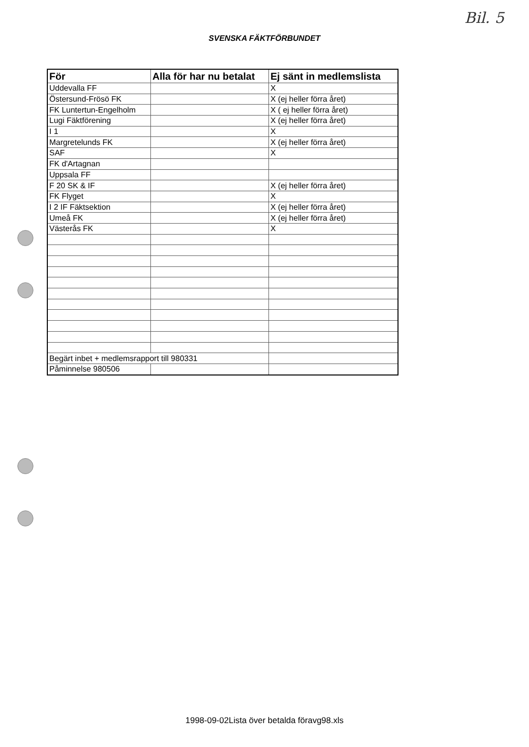Bil. 5
SVENSKA FÄKTFÖRBUNDET
| För | Alla för har nu betalat | Ej sänt in medlemslista |
| --- | --- | --- |
| Uddevalla FF | | X |
| Östersund-Frösö FK | | X (ej heller förra året) |
| FK Luntertun-Engelholm | | X ( ej heller förra året) |
| Lugi Fäktförening | | X (ej heller förra året) |
| I 1 | | X |
| Margretelunds FK | | X (ej heller förra året) |
| SAF | | X |
| FK d'Artagnan | | |
| Uppsala FF | | |
| F 20 SK & IF | | X (ej heller förra året) |
| FK Flyget | | X |
| I 2 IF Fäktsektion | | X (ej heller förra året) |
| Umeå FK | | X (ej heller förra året) |
| Västerås FK | | X |
| Begärt inbet + medlemsrapport till 980331 | | |
| Påminnelse 980506 | | |
1998-09-02Lista över betalda föravg98.xls